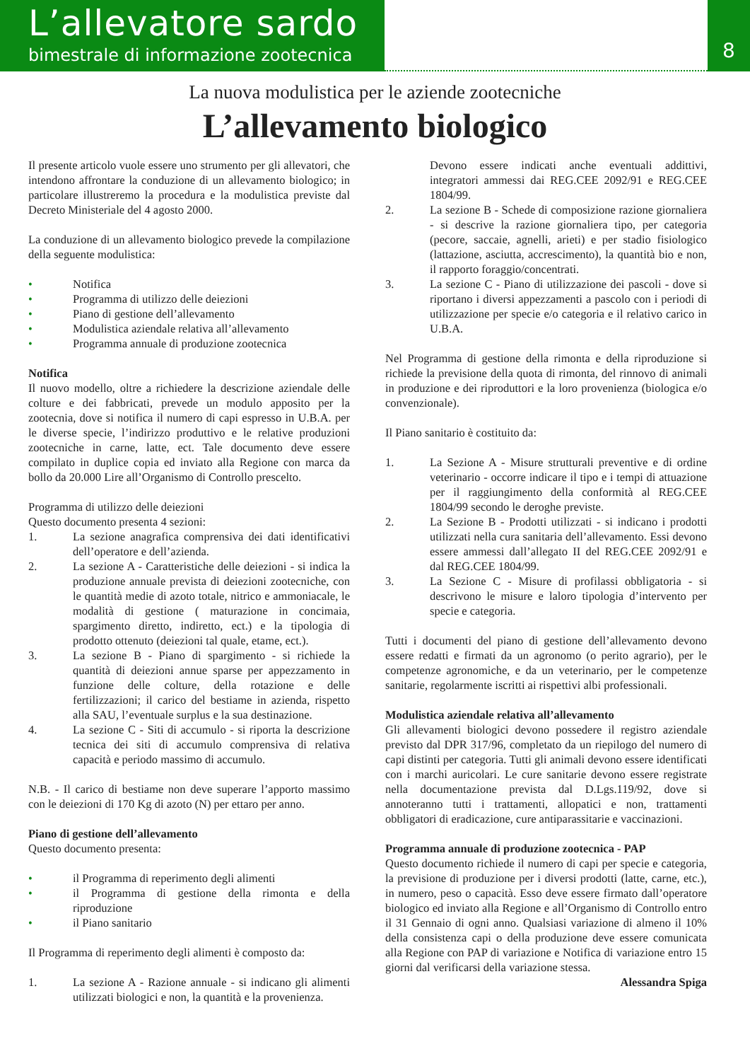L’allevatore sardo
bimestrale di informazione zootecnica
8
La nuova modulistica per le aziende zootecniche
L’allevamento biologico
Il presente articolo vuole essere uno strumento per gli allevatori, che intendono affrontare la conduzione di un allevamento biologico; in particolare illustreremo la procedura e la modulistica previste dal Decreto Ministeriale del 4 agosto 2000.
La conduzione di un allevamento biologico prevede la compilazione della seguente modulistica:
• Notifica
• Programma di utilizzo delle deiezioni
• Piano di gestione dell’allevamento
• Modulistica aziendale relativa all’allevamento
• Programma annuale di produzione zootecnica
Notifica
Il nuovo modello, oltre a richiedere la descrizione aziendale delle colture e dei fabbricati, prevede un modulo apposito per la zootecnia, dove si notifica il numero di capi espresso in U.B.A. per le diverse specie, l’indirizzo produttivo e le relative produzioni zootecniche in carne, latte, ect. Tale documento deve essere compilato in duplice copia ed inviato alla Regione con marca da bollo da 20.000 Lire all’Organismo di Controllo prescelto.
Programma di utilizzo delle deiezioni
Questo documento presenta 4 sezioni:
1. La sezione anagrafica comprensiva dei dati identificativi dell’operatore e dell’azienda.
2. La sezione A - Caratteristiche delle deiezioni - si indica la produzione annuale prevista di deiezioni zootecniche, con le quantità medie di azoto totale, nitrico e ammoniacale, le modalità di gestione ( maturazione in concimaia, spargimento diretto, indiretto, ect.) e la tipologia di prodotto ottenuto (deiezioni tal quale, etame, ect.).
3. La sezione B - Piano di spargimento - si richiede la quantità di deiezioni annue sparse per appezzamento in funzione delle colture, della rotazione e delle fertilizzazioni; il carico del bestiame in azienda, rispetto alla SAU, l’eventuale surplus e la sua destinazione.
4. La sezione C - Siti di accumulo - si riporta la descrizione tecnica dei siti di accumulo comprensiva di relativa capacità e periodo massimo di accumulo.
N.B. - Il carico di bestiame non deve superare l’apporto massimo con le deiezioni di 170 Kg di azoto (N) per ettaro per anno.
Piano di gestione dell’allevamento
Questo documento presenta:
• il Programma di reperimento degli alimenti
• il Programma di gestione della rimonta e della riproduzione
• il Piano sanitario
Il Programma di reperimento degli alimenti è composto da:
1. La sezione A - Razione annuale - si indicano gli alimenti utilizzati biologici e non, la quantità e la provenienza.
Devono essere indicati anche eventuali addittivi, integratori ammessi dai REG.CEE 2092/91 e REG.CEE 1804/99.
2. La sezione B - Schede di composizione razione giornaliera - si descrive la razione giornaliera tipo, per categoria (pecore, saccaie, agnelli, arieti) e per stadio fisiologico (lattazione, asciutta, accrescimento), la quantità bio e non, il rapporto foraggio/concentrati.
3. La sezione C - Piano di utilizzazione dei pascoli - dove si riportano i diversi appezzamenti a pascolo con i periodi di utilizzazione per specie e/o categoria e il relativo carico in U.B.A.
Nel Programma di gestione della rimonta e della riproduzione si richiede la previsione della quota di rimonta, del rinnovo di animali in produzione e dei riproduttori e la loro provenienza (biologica e/o convenzionale).
Il Piano sanitario è costituito da:
1. La Sezione A - Misure strutturali preventive e di ordine veterinario - occorre indicare il tipo e i tempi di attuazione per il raggiungimento della conformità al REG.CEE 1804/99 secondo le deroghe previste.
2. La Sezione B - Prodotti utilizzati - si indicano i prodotti utilizzati nella cura sanitaria dell’allevamento. Essi devono essere ammessi dall’allegato II del REG.CEE 2092/91 e dal REG.CEE 1804/99.
3. La Sezione C - Misure di profilassi obbligatoria - si descrivono le misure e laloro tipologia d’intervento per specie e categoria.
Tutti i documenti del piano di gestione dell’allevamento devono essere redatti e firmati da un agronomo (o perito agrario), per le competenze agronomiche, e da un veterinario, per le competenze sanitarie, regolarmente iscritti ai rispettivi albi professionali.
Modulistica aziendale relativa all’allevamento
Gli allevamenti biologici devono possedere il registro aziendale previsto dal DPR 317/96, completato da un riepilogo del numero di capi distinti per categoria. Tutti gli animali devono essere identificati con i marchi auricolari. Le cure sanitarie devono essere registrate nella documentazione prevista dal D.Lgs.119/92, dove si annoteranno tutti i trattamenti, allopatici e non, trattamenti obbligatori di eradicazione, cure antiparassitarie e vaccinazioni.
Programma annuale di produzione zootecnica - PAP
Questo documento richiede il numero di capi per specie e categoria, la previsione di produzione per i diversi prodotti (latte, carne, etc.), in numero, peso o capacità. Esso deve essere firmato dall’operatore biologico ed inviato alla Regione e all’Organismo di Controllo entro il 31 Gennaio di ogni anno. Qualsiasi variazione di almeno il 10% della consistenza capi o della produzione deve essere comunicata alla Regione con PAP di variazione e Notifica di variazione entro 15 giorni dal verificarsi della variazione stessa.
Alessandra Spiga